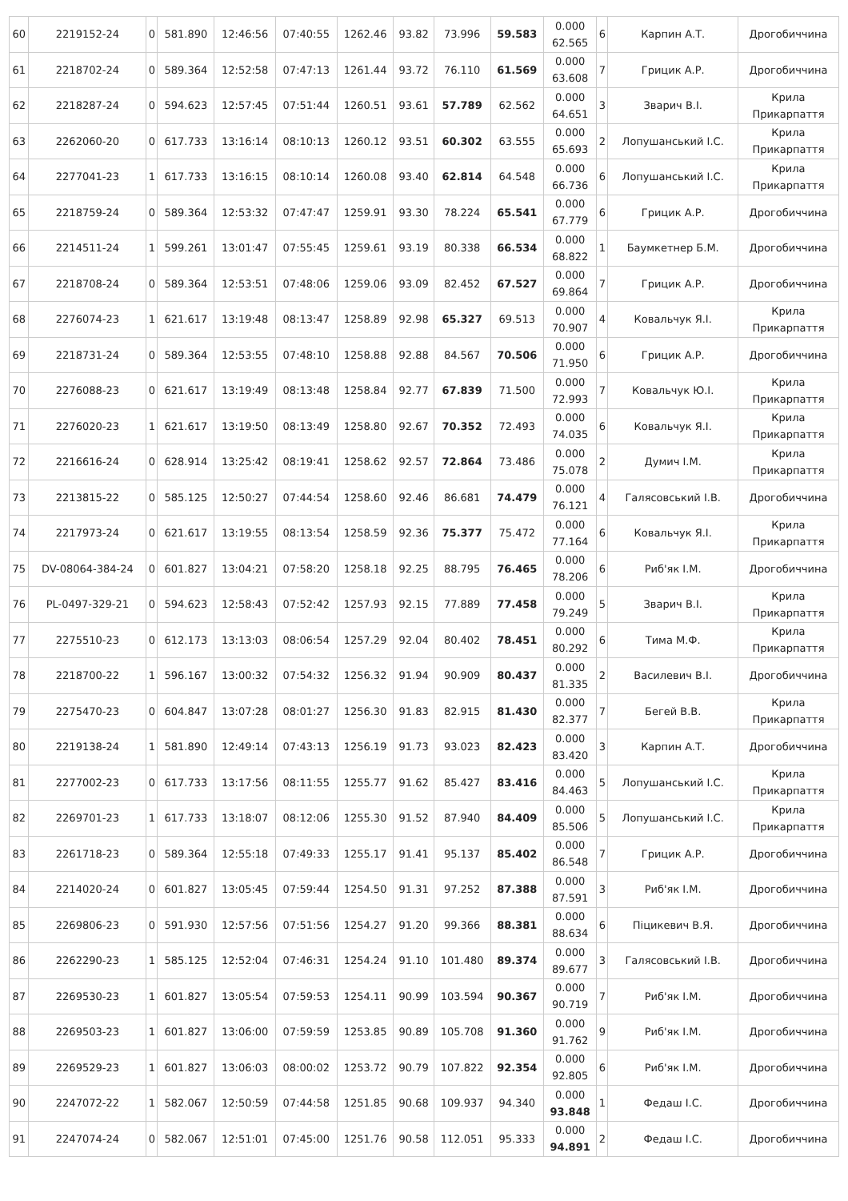| 60 | 2219152-24 | 0 | 581.890 | 12:46:56 | 07:40:55 | 1262.46 | 93.82 | 73.996 | 59.583 | 0.000 62.565 | 6 | Карпин А.Т. | Дрогобиччина |
| 61 | 2218702-24 | 0 | 589.364 | 12:52:58 | 07:47:13 | 1261.44 | 93.72 | 76.110 | 61.569 | 0.000 63.608 | 7 | Грицик А.Р. | Дрогобиччина |
| 62 | 2218287-24 | 0 | 594.623 | 12:57:45 | 07:51:44 | 1260.51 | 93.61 | 57.789 | 62.562 | 0.000 64.651 | 3 | Зварич В.І. | Крила Прикарпаття |
| 63 | 2262060-20 | 0 | 617.733 | 13:16:14 | 08:10:13 | 1260.12 | 93.51 | 60.302 | 63.555 | 0.000 65.693 | 2 | Лопушанський І.С. | Крила Прикарпаття |
| 64 | 2277041-23 | 1 | 617.733 | 13:16:15 | 08:10:14 | 1260.08 | 93.40 | 62.814 | 64.548 | 0.000 66.736 | 6 | Лопушанський І.С. | Крила Прикарпаття |
| 65 | 2218759-24 | 0 | 589.364 | 12:53:32 | 07:47:47 | 1259.91 | 93.30 | 78.224 | 65.541 | 0.000 67.779 | 6 | Грицик А.Р. | Дрогобиччина |
| 66 | 2214511-24 | 1 | 599.261 | 13:01:47 | 07:55:45 | 1259.61 | 93.19 | 80.338 | 66.534 | 0.000 68.822 | 1 | Баумкетнер Б.М. | Дрогобиччина |
| 67 | 2218708-24 | 0 | 589.364 | 12:53:51 | 07:48:06 | 1259.06 | 93.09 | 82.452 | 67.527 | 0.000 69.864 | 7 | Грицик А.Р. | Дрогобиччина |
| 68 | 2276074-23 | 1 | 621.617 | 13:19:48 | 08:13:47 | 1258.89 | 92.98 | 65.327 | 69.513 | 0.000 70.907 | 4 | Ковальчук Я.І. | Крила Прикарпаття |
| 69 | 2218731-24 | 0 | 589.364 | 12:53:55 | 07:48:10 | 1258.88 | 92.88 | 84.567 | 70.506 | 0.000 71.950 | 6 | Грицик А.Р. | Дрогобиччина |
| 70 | 2276088-23 | 0 | 621.617 | 13:19:49 | 08:13:48 | 1258.84 | 92.77 | 67.839 | 71.500 | 0.000 72.993 | 7 | Ковальчук Ю.І. | Крила Прикарпаття |
| 71 | 2276020-23 | 1 | 621.617 | 13:19:50 | 08:13:49 | 1258.80 | 92.67 | 70.352 | 72.493 | 0.000 74.035 | 6 | Ковальчук Я.І. | Крила Прикарпаття |
| 72 | 2216616-24 | 0 | 628.914 | 13:25:42 | 08:19:41 | 1258.62 | 92.57 | 72.864 | 73.486 | 0.000 75.078 | 2 | Думич І.М. | Крила Прикарпаття |
| 73 | 2213815-22 | 0 | 585.125 | 12:50:27 | 07:44:54 | 1258.60 | 92.46 | 86.681 | 74.479 | 0.000 76.121 | 4 | Галясовський І.В. | Дрогобиччина |
| 74 | 2217973-24 | 0 | 621.617 | 13:19:55 | 08:13:54 | 1258.59 | 92.36 | 75.377 | 75.472 | 0.000 77.164 | 6 | Ковальчук Я.І. | Крила Прикарпаття |
| 75 | DV-08064-384-24 | 0 | 601.827 | 13:04:21 | 07:58:20 | 1258.18 | 92.25 | 88.795 | 76.465 | 0.000 78.206 | 6 | Риб'як І.М. | Дрогобиччина |
| 76 | PL-0497-329-21 | 0 | 594.623 | 12:58:43 | 07:52:42 | 1257.93 | 92.15 | 77.889 | 77.458 | 0.000 79.249 | 5 | Зварич В.І. | Крила Прикарпаття |
| 77 | 2275510-23 | 0 | 612.173 | 13:13:03 | 08:06:54 | 1257.29 | 92.04 | 80.402 | 78.451 | 0.000 80.292 | 6 | Тима М.Ф. | Крила Прикарпаття |
| 78 | 2218700-22 | 1 | 596.167 | 13:00:32 | 07:54:32 | 1256.32 | 91.94 | 90.909 | 80.437 | 0.000 81.335 | 2 | Василевич В.І. | Дрогобиччина |
| 79 | 2275470-23 | 0 | 604.847 | 13:07:28 | 08:01:27 | 1256.30 | 91.83 | 82.915 | 81.430 | 0.000 82.377 | 7 | Бегей В.В. | Крила Прикарпаття |
| 80 | 2219138-24 | 1 | 581.890 | 12:49:14 | 07:43:13 | 1256.19 | 91.73 | 93.023 | 82.423 | 0.000 83.420 | 3 | Карпин А.Т. | Дрогобиччина |
| 81 | 2277002-23 | 0 | 617.733 | 13:17:56 | 08:11:55 | 1255.77 | 91.62 | 85.427 | 83.416 | 0.000 84.463 | 5 | Лопушанський І.С. | Крила Прикарпаття |
| 82 | 2269701-23 | 1 | 617.733 | 13:18:07 | 08:12:06 | 1255.30 | 91.52 | 87.940 | 84.409 | 0.000 85.506 | 5 | Лопушанський І.С. | Крила Прикарпаття |
| 83 | 2261718-23 | 0 | 589.364 | 12:55:18 | 07:49:33 | 1255.17 | 91.41 | 95.137 | 85.402 | 0.000 86.548 | 7 | Грицик А.Р. | Дрогобиччина |
| 84 | 2214020-24 | 0 | 601.827 | 13:05:45 | 07:59:44 | 1254.50 | 91.31 | 97.252 | 87.388 | 0.000 87.591 | 3 | Риб'як І.М. | Дрогобиччина |
| 85 | 2269806-23 | 0 | 591.930 | 12:57:56 | 07:51:56 | 1254.27 | 91.20 | 99.366 | 88.381 | 0.000 88.634 | 6 | Піцикевич В.Я. | Дрогобиччина |
| 86 | 2262290-23 | 1 | 585.125 | 12:52:04 | 07:46:31 | 1254.24 | 91.10 | 101.480 | 89.374 | 0.000 89.677 | 3 | Галясовський І.В. | Дрогобиччина |
| 87 | 2269530-23 | 1 | 601.827 | 13:05:54 | 07:59:53 | 1254.11 | 90.99 | 103.594 | 90.367 | 0.000 90.719 | 7 | Риб'як І.М. | Дрогобиччина |
| 88 | 2269503-23 | 1 | 601.827 | 13:06:00 | 07:59:59 | 1253.85 | 90.89 | 105.708 | 91.360 | 0.000 91.762 | 9 | Риб'як І.М. | Дрогобиччина |
| 89 | 2269529-23 | 1 | 601.827 | 13:06:03 | 08:00:02 | 1253.72 | 90.79 | 107.822 | 92.354 | 0.000 92.805 | 6 | Риб'як І.М. | Дрогобиччина |
| 90 | 2247072-22 | 1 | 582.067 | 12:50:59 | 07:44:58 | 1251.85 | 90.68 | 109.937 | 94.340 | 0.000 93.848 | 1 | Федаш І.С. | Дрогобиччина |
| 91 | 2247074-24 | 0 | 582.067 | 12:51:01 | 07:45:00 | 1251.76 | 90.58 | 112.051 | 95.333 | 0.000 94.891 | 2 | Федаш І.С. | Дрогобиччина |